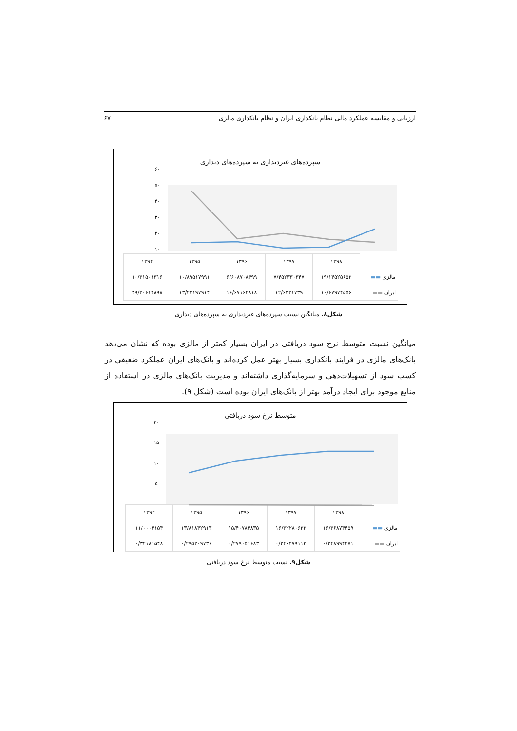ارزیابی و مقایسه عملکرد مالی نظام بانکداری ایران و نظام بانکداری مالزی ۶۷
سپرده‌های غیردیداری به سپرده‌های دیداری
۶۰
۵۰
۴۰
۳۰
۲۰
۱۰
| | ۱۳۹۸ | ۱۳۹۷ | ۱۳۹۶ | ۱۳۹۵ | ۱۳۹۴ |
| مالزی ▬▬ | ۱۹/۱۴۵۲۵۶۵۲ | ۷/۴۵۲۳۳۰۳۴۷ | ۶/۶۰۸۷۰۸۴۹۹ | ۱۰/۸۹۵۱۷۹۹۱ | ۱۰/۳۱۵۰۱۳۱۶ |
| ایران ▬▬ | ۱۰/۶۷۹۷۴۵۵۶ | ۱۲/۶۲۳۱۷۳۹ | ۱۶/۶۷۱۶۴۸۱۸ | ۱۳/۲۳۱۹۷۹۱۴ | ۴۹/۳۰۶۱۴۸۹۸ |
شکل۸. میانگین نسبت سپرده‌های غیردیداری به سپرده‌های دیداری
میانگین نسبت متوسط نرخ سود دریافتی در ایران بسیار کمتر از مالزی بوده که نشان می‌دهد بانک‌های مالزی در فرایند بانکداری بسیار بهتر عمل کرده‌اند و بانک‌های ایران عملکرد ضعیفی در کسب سود از تسهیلات‌دهی و سرمایه‌گذاری داشته‌اند و مدیریت بانک‌های مالزی در استفاده از منابع موجود برای ایجاد درآمد بهتر از بانک‌های ایران بوده است (شکل ۹).
متوسط نرخ سود دریافتی
۲۰
۱۵
۱۰
۵
| | ۱۳۹۸ | ۱۳۹۷ | ۱۳۹۶ | ۱۳۹۵ | ۱۳۹۴ |
| مالزی ▬▬ | ۱۶/۳۶۸۷۴۴۵۹ | ۱۶/۳۲۲۸۰۶۳۲ | ۱۵/۴۰۷۸۴۸۳۵ | ۱۳/۸۱۸۴۲۹۱۳ | ۱۱/۰۰۰۴۱۵۴ |
| ایران ▬▬ | ۰/۲۴۸۹۹۴۲۷۱ | ۰/۲۴۶۴۷۹۱۱۳ | ۰/۲۷۹۰۵۱۶۸۳ | ۰/۲۹۵۲۰۹۷۳۶ | ۰/۳۲۱۸۱۵۴۸ |
شکل۹. نسبت متوسط نرخ سود دریافتی